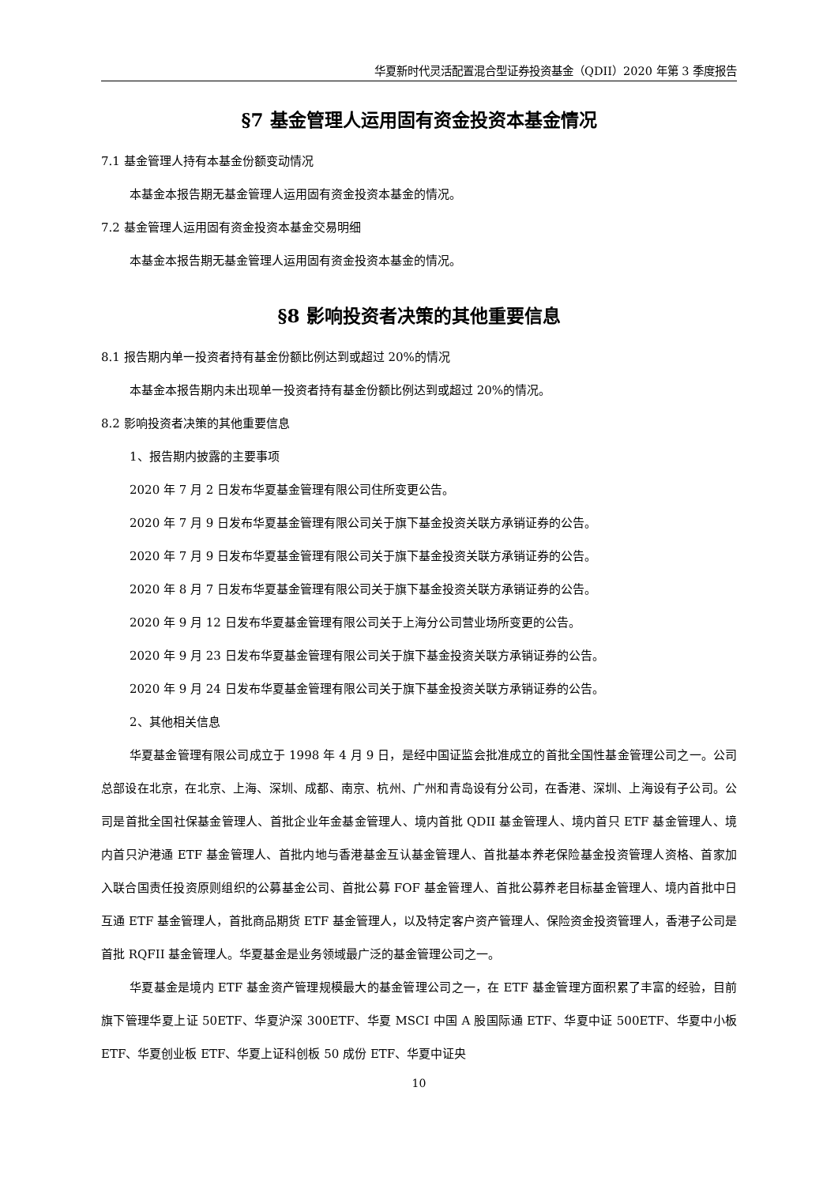华夏新时代灵活配置混合型证券投资基金（QDII）2020 年第 3 季度报告
§7 基金管理人运用固有资金投资本基金情况
7.1 基金管理人持有本基金份额变动情况
本基金本报告期无基金管理人运用固有资金投资本基金的情况。
7.2 基金管理人运用固有资金投资本基金交易明细
本基金本报告期无基金管理人运用固有资金投资本基金的情况。
§8 影响投资者决策的其他重要信息
8.1 报告期内单一投资者持有基金份额比例达到或超过 20%的情况
本基金本报告期内未出现单一投资者持有基金份额比例达到或超过 20%的情况。
8.2 影响投资者决策的其他重要信息
1、报告期内披露的主要事项
2020 年 7 月 2 日发布华夏基金管理有限公司住所变更公告。
2020 年 7 月 9 日发布华夏基金管理有限公司关于旗下基金投资关联方承销证券的公告。
2020 年 7 月 9 日发布华夏基金管理有限公司关于旗下基金投资关联方承销证券的公告。
2020 年 8 月 7 日发布华夏基金管理有限公司关于旗下基金投资关联方承销证券的公告。
2020 年 9 月 12 日发布华夏基金管理有限公司关于上海分公司营业场所变更的公告。
2020 年 9 月 23 日发布华夏基金管理有限公司关于旗下基金投资关联方承销证券的公告。
2020 年 9 月 24 日发布华夏基金管理有限公司关于旗下基金投资关联方承销证券的公告。
2、其他相关信息
华夏基金管理有限公司成立于 1998 年 4 月 9 日，是经中国证监会批准成立的首批全国性基金管理公司之一。公司总部设在北京，在北京、上海、深圳、成都、南京、杭州、广州和青岛设有分公司，在香港、深圳、上海设有子公司。公司是首批全国社保基金管理人、首批企业年金基金管理人、境内首批 QDII 基金管理人、境内首只 ETF 基金管理人、境内首只沪港通 ETF 基金管理人、首批内地与香港基金互认基金管理人、首批基本养老保险基金投资管理人资格、首家加入联合国责任投资原则组织的公募基金公司、首批公募 FOF 基金管理人、首批公募养老目标基金管理人、境内首批中日互通 ETF 基金管理人，首批商品期货 ETF 基金管理人，以及特定客户资产管理人、保险资金投资管理人，香港子公司是首批 RQFII 基金管理人。华夏基金是业务领域最广泛的基金管理公司之一。
华夏基金是境内 ETF 基金资产管理规模最大的基金管理公司之一，在 ETF 基金管理方面积累了丰富的经验，目前旗下管理华夏上证 50ETF、华夏沪深 300ETF、华夏 MSCI 中国 A 股国际通 ETF、华夏中证 500ETF、华夏中小板 ETF、华夏创业板 ETF、华夏上证科创板 50 成份 ETF、华夏中证央
10